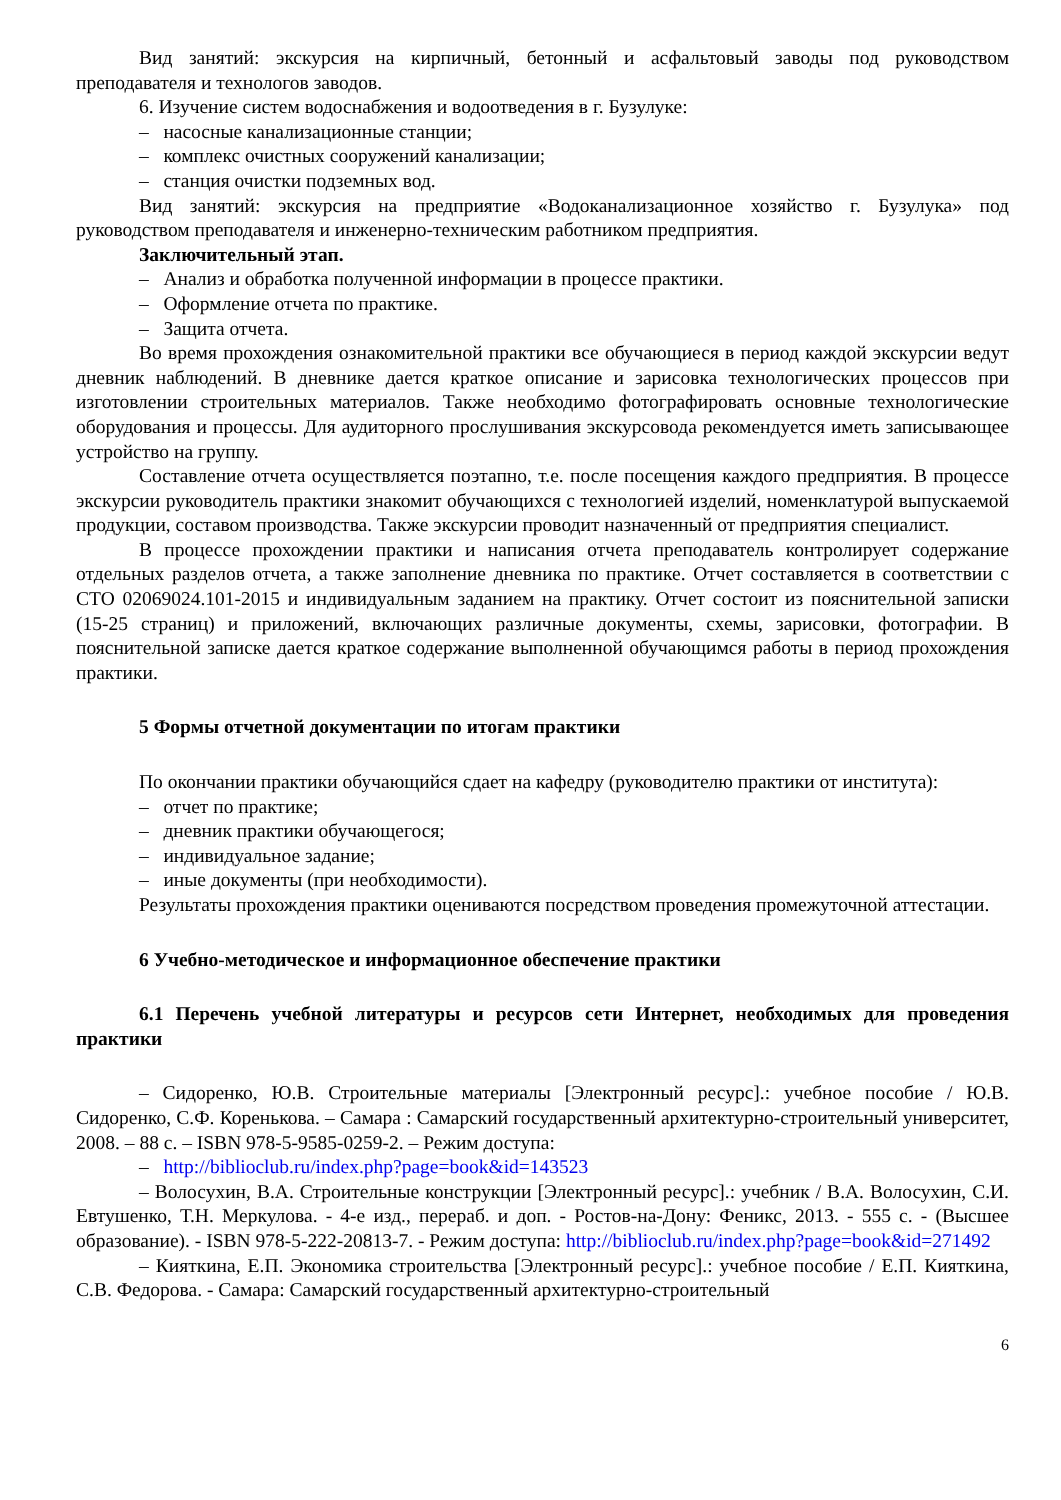Вид занятий: экскурсия на кирпичный, бетонный и асфальтовый заводы под руководством преподавателя и технологов заводов.
6. Изучение систем водоснабжения и водоотведения в г. Бузулуке:
– насосные канализационные станции;
– комплекс очистных сооружений канализации;
– станция очистки подземных вод.
Вид занятий: экскурсия на предприятие «Водоканализационное хозяйство г. Бузулука» под руководством преподавателя и инженерно-техническим работником предприятия.
Заключительный этап.
– Анализ и обработка полученной информации в процессе практики.
– Оформление отчета по практике.
– Защита отчета.
Во время прохождения ознакомительной практики все обучающиеся в период каждой экскурсии ведут дневник наблюдений. В дневнике дается краткое описание и зарисовка технологических процессов при изготовлении строительных материалов. Также необходимо фотографировать основные технологические оборудования и процессы. Для аудиторного прослушивания экскурсовода рекомендуется иметь записывающее устройство на группу.
Составление отчета осуществляется поэтапно, т.е. после посещения каждого предприятия. В процессе экскурсии руководитель практики знакомит обучающихся с технологией изделий, номенклатурой выпускаемой продукции, составом производства. Также экскурсии проводит назначенный от предприятия специалист.
В процессе прохождении практики и написания отчета преподаватель контролирует содержание отдельных разделов отчета, а также заполнение дневника по практике. Отчет составляется в соответствии с СТО 02069024.101-2015 и индивидуальным заданием на практику. Отчет состоит из пояснительной записки (15-25 страниц) и приложений, включающих различные документы, схемы, зарисовки, фотографии. В пояснительной записке дается краткое содержание выполненной обучающимся работы в период прохождения практики.
5 Формы отчетной документации по итогам практики
По окончании практики обучающийся сдает на кафедру (руководителю практики от института):
– отчет по практике;
– дневник практики обучающегося;
– индивидуальное задание;
– иные документы (при необходимости).
Результаты прохождения практики оцениваются посредством проведения промежуточной аттестации.
6 Учебно-методическое и информационное обеспечение практики
6.1 Перечень учебной литературы и ресурсов сети Интернет, необходимых для проведения практики
– Сидоренко, Ю.В. Строительные материалы [Электронный ресурс].: учебное пособие / Ю.В. Сидоренко, С.Ф. Коренькова. – Самара : Самарский государственный архитектурно-строительный университет, 2008. – 88 с. – ISBN 978-5-9585-0259-2. – Режим доступа:
– http://biblioclub.ru/index.php?page=book&id=143523
– Волосухин, В.А. Строительные конструкции [Электронный ресурс].: учебник / В.А. Волосухин, С.И. Евтушенко, Т.Н. Меркулова. - 4-е изд., перераб. и доп. - Ростов-на-Дону: Феникс, 2013. - 555 с. - (Высшее образование). - ISBN 978-5-222-20813-7. - Режим доступа: http://biblioclub.ru/index.php?page=book&id=271492
– Кияткина, Е.П. Экономика строительства [Электронный ресурс].: учебное пособие / Е.П. Кияткина, С.В. Федорова. - Самара: Самарский государственный архитектурно-строительный
6